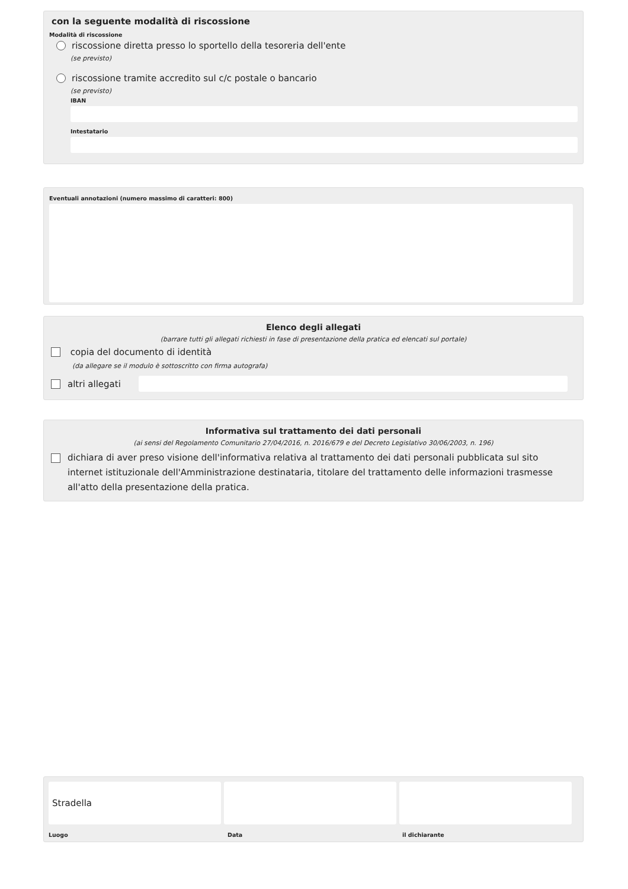con la seguente modalità di riscossione
Modalità di riscossione
riscossione diretta presso lo sportello della tesoreria dell'ente
(se previsto)
riscossione tramite accredito sul c/c postale o bancario
(se previsto)
IBAN
Intestatario
Eventuali annotazioni (numero massimo di caratteri: 800)
Elenco degli allegati
(barrare tutti gli allegati richiesti in fase di presentazione della pratica ed elencati sul portale)
copia del documento di identità
(da allegare se il modulo è sottoscritto con firma autografa)
altri allegati
Informativa sul trattamento dei dati personali
(ai sensi del Regolamento Comunitario 27/04/2016, n. 2016/679 e del Decreto Legislativo 30/06/2003, n. 196)
dichiara di aver preso visione dell'informativa relativa al trattamento dei dati personali pubblicata sul sito internet istituzionale dell'Amministrazione destinataria, titolare del trattamento delle informazioni trasmesse all'atto della presentazione della pratica.
Stradella
Luogo Data il dichiarante